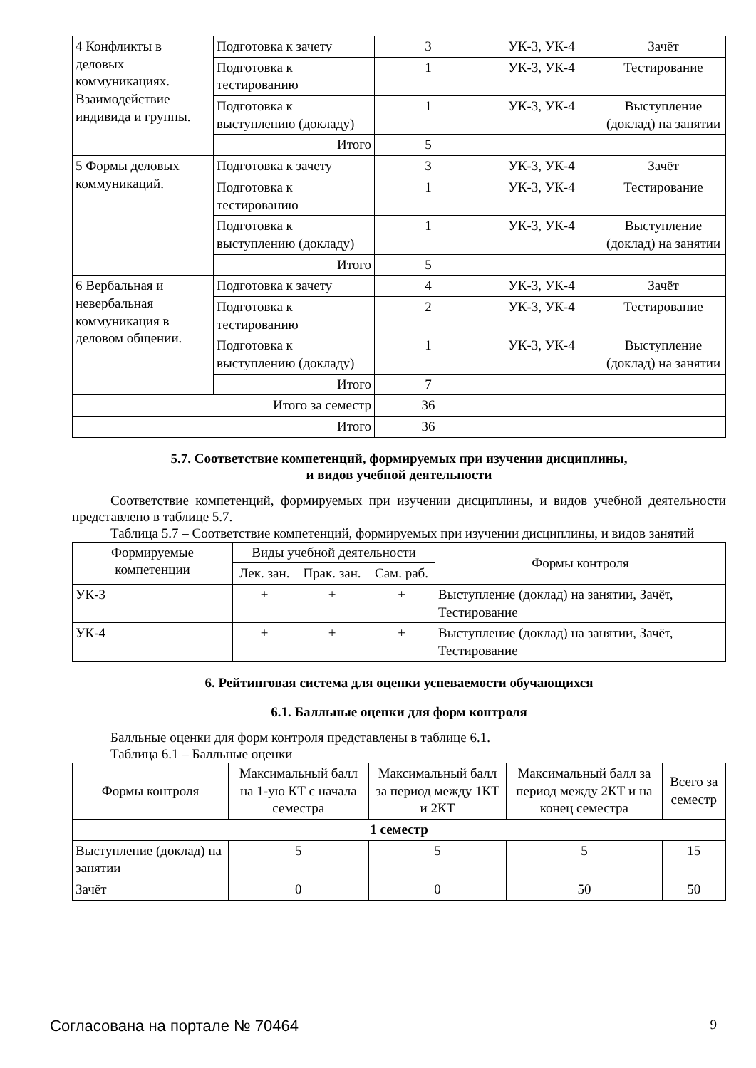| 4 Конфликты в деловых коммуникациях. Взаимодействие индивида и группы. | Подготовка к зачету | 3 | УК-3, УК-4 | Зачёт |
| | Подготовка к тестированию | 1 | УК-3, УК-4 | Тестирование |
| | Подготовка к выступлению (докладу) | 1 | УК-3, УК-4 | Выступление (доклад) на занятии |
| | Итого | 5 | | |
| 5 Формы деловых коммуникаций. | Подготовка к зачету | 3 | УК-3, УК-4 | Зачёт |
| | Подготовка к тестированию | 1 | УК-3, УК-4 | Тестирование |
| | Подготовка к выступлению (докладу) | 1 | УК-3, УК-4 | Выступление (доклад) на занятии |
| | Итого | 5 | | |
| 6 Вербальная и невербальная коммуникация в деловом общении. | Подготовка к зачету | 4 | УК-3, УК-4 | Зачёт |
| | Подготовка к тестированию | 2 | УК-3, УК-4 | Тестирование |
| | Подготовка к выступлению (докладу) | 1 | УК-3, УК-4 | Выступление (доклад) на занятии |
| | Итого | 7 | | |
| Итого за семестр | | 36 | | |
| Итого | | 36 | | |
5.7. Соответствие компетенций, формируемых при изучении дисциплины,
и видов учебной деятельности
Соответствие компетенций, формируемых при изучении дисциплины, и видов учебной деятельности представлено в таблице 5.7.
Таблица 5.7 – Соответствие компетенций, формируемых при изучении дисциплины, и видов занятий
| Формируемые компетенции | Виды учебной деятельности | | | Формы контроля |
| --- | --- | --- | --- | --- |
| | Лек. зан. | Прак. зан. | Сам. раб. | |
| УК-3 | + | + | + | Выступление (доклад) на занятии, Зачёт, Тестирование |
| УК-4 | + | + | + | Выступление (доклад) на занятии, Зачёт, Тестирование |
6. Рейтинговая система для оценки успеваемости обучающихся
6.1. Балльные оценки для форм контроля
Балльные оценки для форм контроля представлены в таблице 6.1.
Таблица 6.1 – Балльные оценки
| Формы контроля | Максимальный балл на 1-ую КТ с начала семестра | Максимальный балл за период между 1КТ и 2КТ | Максимальный балл за период между 2КТ и на конец семестра | Всего за семестр |
| --- | --- | --- | --- | --- |
| 1 семестр | | | | |
| Выступление (доклад) на занятии | 5 | 5 | 5 | 15 |
| Зачёт | 0 | 0 | 50 | 50 |
Согласована на портале № 70464 9